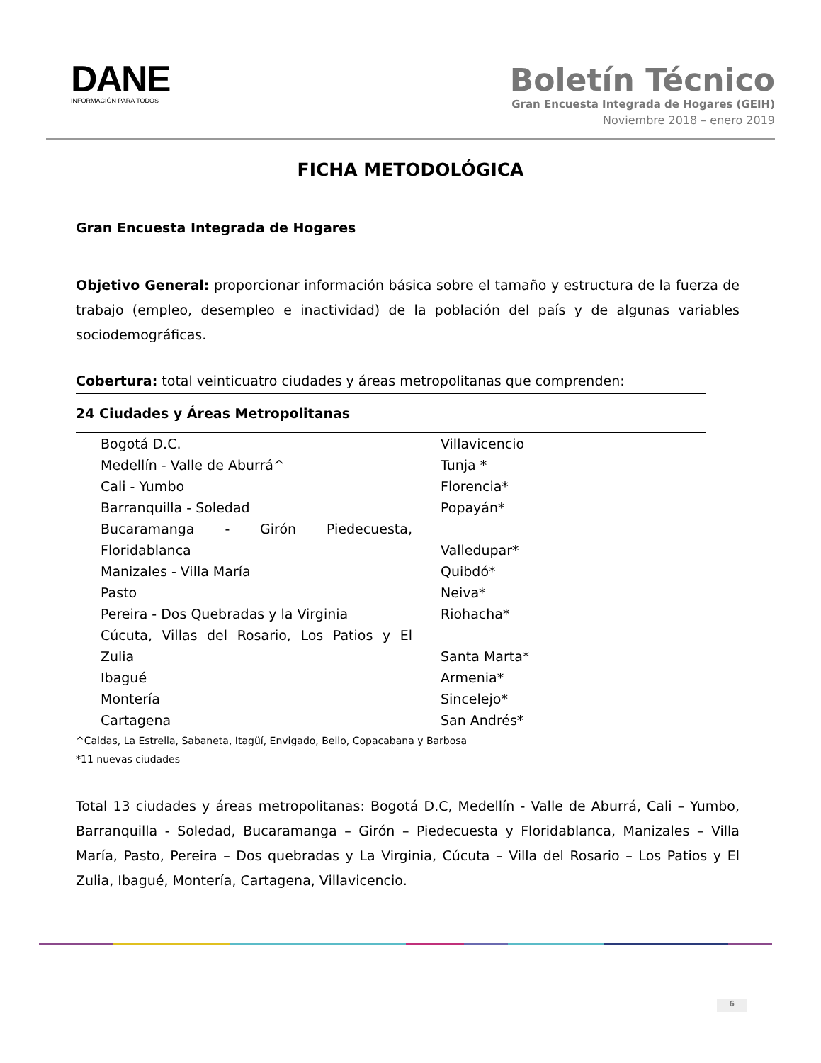DANE
INFORMACIÓN PARA TODOS
Boletín Técnico
Gran Encuesta Integrada de Hogares (GEIH)
Noviembre 2018 – enero 2019
FICHA METODOLÓGICA
Gran Encuesta Integrada de Hogares
Objetivo General: proporcionar información básica sobre el tamaño y estructura de la fuerza de trabajo (empleo, desempleo e inactividad) de la población del país y de algunas variables sociodemográficas.
Cobertura: total veinticuatro ciudades y áreas metropolitanas que comprenden:
| 24 Ciudades y Áreas Metropolitanas | |
| --- | --- |
| Bogotá D.C. | Villavicencio |
| Medellín - Valle de Aburrá^ | Tunja * |
| Cali - Yumbo | Florencia* |
| Barranquilla - Soledad | Popayán* |
| Bucaramanga - Girón Piedecuesta, Floridablanca | Valledupar* |
| Manizales - Villa María | Quibdó* |
| Pasto | Neiva* |
| Pereira - Dos Quebradas y la Virginia | Riohacha* |
| Cúcuta, Villas del Rosario, Los Patios y El Zulia | Santa Marta* |
| Ibagué | Armenia* |
| Montería | Sincelejo* |
| Cartagena | San Andrés* |
^Caldas, La Estrella, Sabaneta, Itagüí, Envigado, Bello, Copacabana y Barbosa
*11 nuevas ciudades
Total 13 ciudades y áreas metropolitanas: Bogotá D.C, Medellín - Valle de Aburrá, Cali – Yumbo, Barranquilla - Soledad, Bucaramanga – Girón – Piedecuesta y Floridablanca, Manizales – Villa María, Pasto, Pereira – Dos quebradas y La Virginia, Cúcuta – Villa del Rosario – Los Patios y El Zulia, Ibagué, Montería, Cartagena, Villavicencio.
6